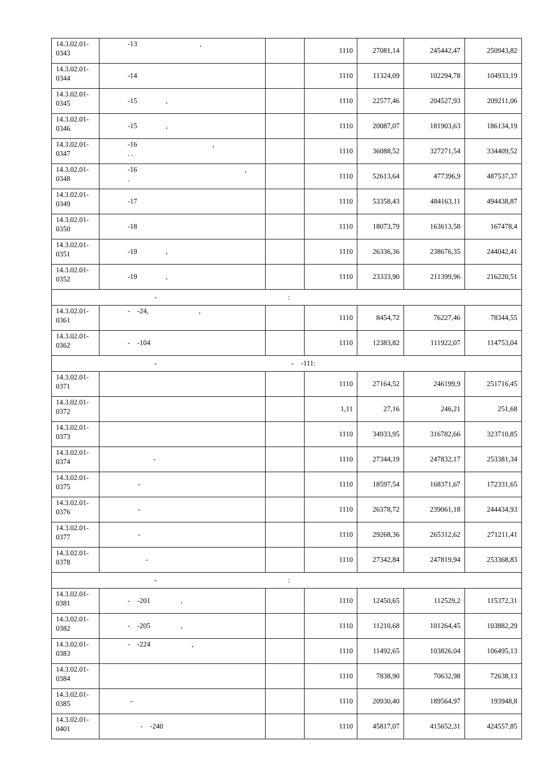| 14.3.02.01-0343 | -13 , | | 1110 | 27081,14 | 245442,47 | 250943,82 |
| 14.3.02.01-0344 | -14 | | 1110 | 11324,09 | 102294,78 | 104933,19 |
| 14.3.02.01-0345 | -15 , | | 1110 | 22577,46 | 204527,93 | 209211,06 |
| 14.3.02.01-0346 | -15 , | | 1110 | 20087,07 | 181903,63 | 186134,19 |
| 14.3.02.01-0347 | -16 , . . | | 1110 | 36088,52 | 327271,54 | 334409,52 |
| 14.3.02.01-0348 | -16 , . | | 1110 | 52613,64 | 477396,9 | 487537,37 |
| 14.3.02.01-0349 | -17 | | 1110 | 53358,43 | 484163,11 | 494438,87 |
| 14.3.02.01-0350 | -18 | | 1110 | 18073,79 | 163613,58 | 167478,4 |
| 14.3.02.01-0351 | -19 , | | 1110 | 26336,36 | 238676,35 | 244042,41 |
| 14.3.02.01-0352 | -19 , | | 1110 | 23333,90 | 211399,96 | 216220,51 |
| - : | | | | | | |
| 14.3.02.01-0361 | - -24, , | | 1110 | 8454,72 | 76227,46 | 78344,55 |
| 14.3.02.01-0362 | - -104 | | 1110 | 12383,82 | 111922,07 | 114753,04 |
| - - -111: | | | | | | |
| 14.3.02.01-0371 | | | 1110 | 27164,52 | 246199,9 | 251716,45 |
| 14.3.02.01-0372 | | | 1,11 | 27,16 | 246,21 | 251,68 |
| 14.3.02.01-0373 | | | 1110 | 34933,95 | 316782,66 | 323710,85 |
| 14.3.02.01-0374 | - | | 1110 | 27344,19 | 247832,17 | 253381,34 |
| 14.3.02.01-0375 | - | | 1110 | 18597,54 | 168371,67 | 172331,65 |
| 14.3.02.01-0376 | - | | 1110 | 26378,72 | 239061,18 | 244434,93 |
| 14.3.02.01-0377 | - | | 1110 | 29268,36 | 265312,62 | 271211,41 |
| 14.3.02.01-0378 | - | | 1110 | 27342,84 | 247819,94 | 253368,83 |
| - : | | | | | | |
| 14.3.02.01-0381 | - -201 , | | 1110 | 12450,65 | 112529,2 | 115372,31 |
| 14.3.02.01-0382 | - -205 , | | 1110 | 11210,68 | 101264,45 | 103882,29 |
| 14.3.02.01-0383 | - -224 , | | 1110 | 11492,65 | 103826,04 | 106495,13 |
| 14.3.02.01-0384 | | | 1110 | 7838,90 | 70632,98 | 72638,13 |
| 14.3.02.01-0385 | - | | 1110 | 20930,40 | 189564,97 | 193948,8 |
| 14.3.02.01-0401 | - -240 | | 1110 | 45817,07 | 415652,31 | 424557,85 |